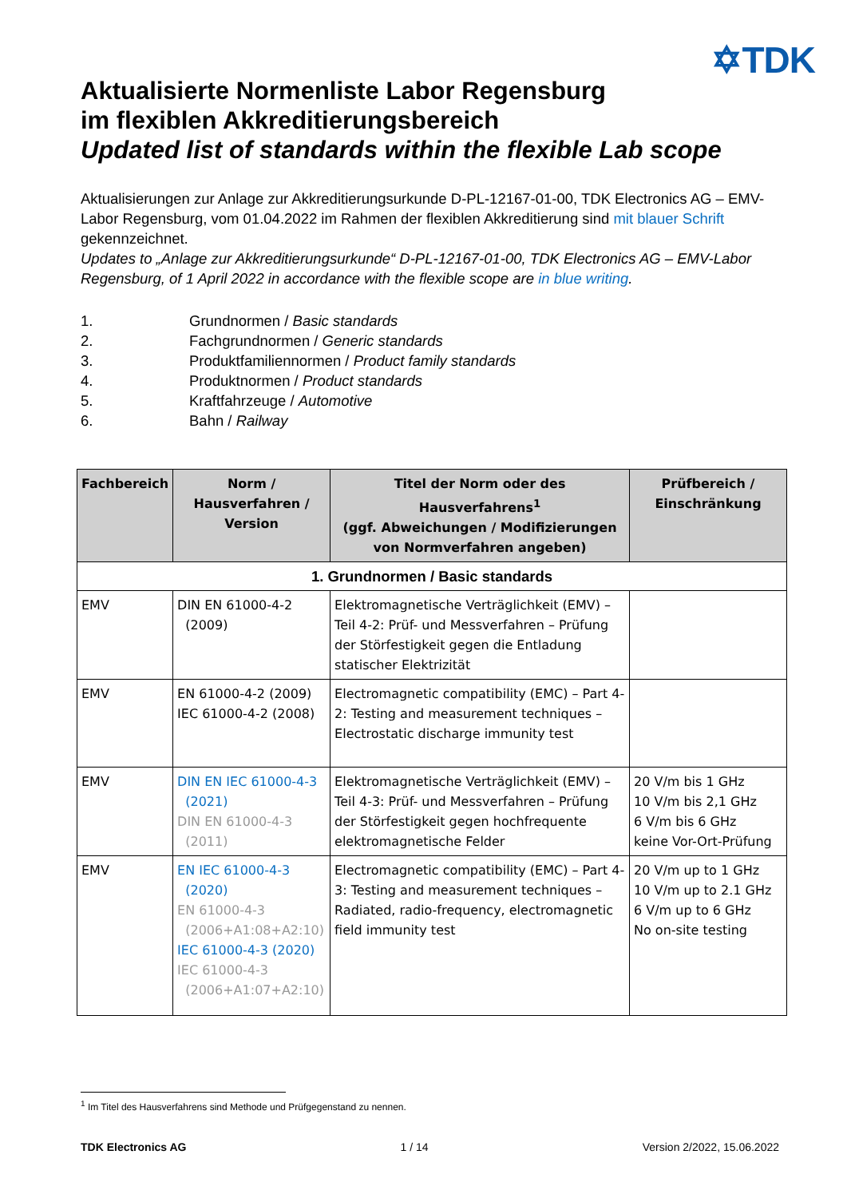✡TDK
Aktualisierte Normenliste Labor Regensburg
im flexiblen Akkreditierungsbereich
Updated list of standards within the flexible Lab scope
Aktualisierungen zur Anlage zur Akkreditierungsurkunde D-PL-12167-01-00, TDK Electronics AG – EMV-Labor Regensburg, vom 01.04.2022 im Rahmen der flexiblen Akkreditierung sind mit blauer Schrift gekennzeichnet.
Updates to „Anlage zur Akkreditierungsurkunde“ D-PL-12167-01-00, TDK Electronics AG – EMV-Labor Regensburg, of 1 April 2022 in accordance with the flexible scope are in blue writing.
1. Grundnormen / Basic standards
2. Fachgrundnormen / Generic standards
3. Produktfamiliennormen / Product family standards
4. Produktnormen / Product standards
5. Kraftfahrzeuge / Automotive
6. Bahn / Railway
| Fachbereich | Norm / Hausverfahren / Version | Titel der Norm oder des Hausverfahrens<sup>1</sup> (ggf. Abweichungen / Modifizierungen von Normverfahren angeben) | Prüfbereich / Einschränkung |
| --- | --- | --- | --- |
| 1. Grundnormen / Basic standards | | | |
| EMV | DIN EN 61000-4-2 (2009) | Elektromagnetische Verträglichkeit (EMV) – Teil 4-2: Prüf- und Messverfahren – Prüfung der Störfestigkeit gegen die Entladung statischer Elektrizität | |
| EMV | EN 61000-4-2 (2009) IEC 61000-4-2 (2008) | Electromagnetic compatibility (EMC) – Part 4-2: Testing and measurement techniques – Electrostatic discharge immunity test | |
| EMV | DIN EN IEC 61000-4-3 (2021) DIN EN 61000-4-3 (2011) | Elektromagnetische Verträglichkeit (EMV) – Teil 4-3: Prüf- und Messverfahren – Prüfung der Störfestigkeit gegen hochfrequente elektromagnetische Felder | 20 V/m bis 1 GHz 10 V/m bis 2,1 GHz 6 V/m bis 6 GHz keine Vor-Ort-Prüfung |
| EMV | EN IEC 61000-4-3 (2020) EN 61000-4-3 (2006+A1:08+A2:10) IEC 61000-4-3 (2020) IEC 61000-4-3 (2006+A1:07+A2:10) | Electromagnetic compatibility (EMC) – Part 4-3: Testing and measurement techniques – Radiated, radio-frequency, electromagnetic field immunity test | 20 V/m up to 1 GHz 10 V/m up to 2.1 GHz 6 V/m up to 6 GHz No on-site testing |
<sup>1</sup> Im Titel des Hausverfahrens sind Methode und Prüfgegenstand zu nennen.
TDK Electronics AG 1 / 14 Version 2/2022, 15.06.2022